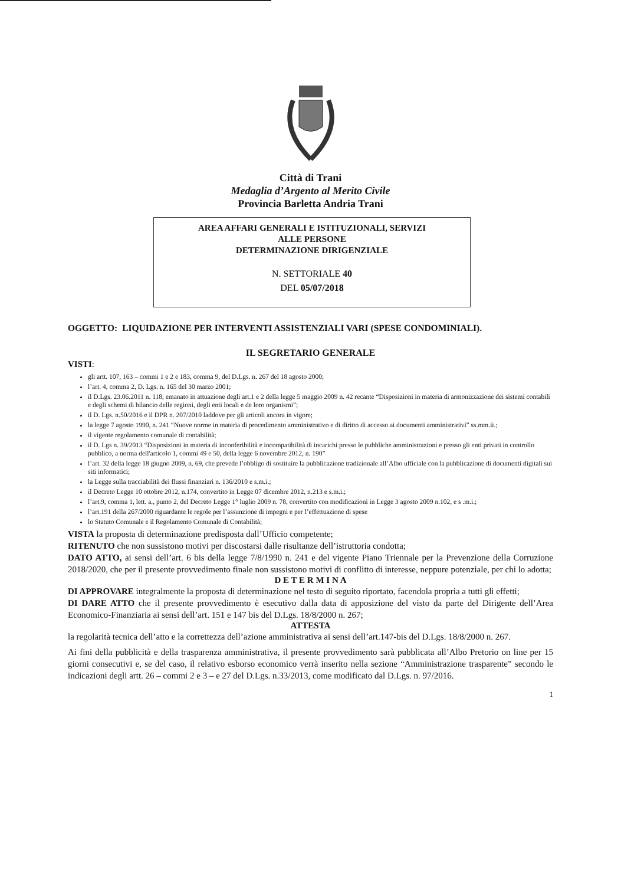Città di Trani
Medaglia d’Argento al Merito Civile
Provincia Barletta Andria Trani
AREA AFFARI GENERALI E ISTITUZIONALI, SERVIZI
ALLE PERSONE
DETERMINAZIONE DIRIGENZIALE
N. SETTORIALE 40
DEL 05/07/2018
OGGETTO: LIQUIDAZIONE PER INTERVENTI ASSISTENZIALI VARI (SPESE CONDOMINIALI).
IL SEGRETARIO GENERALE
VISTI:
gli artt. 107, 163 – commi 1 e 2 e 183, comma 9, del D.Lgs. n. 267 del 18 agosto 2000;
l’art. 4, comma 2, D. Lgs. n. 165 del 30 marzo 2001;
il D.Lgs. 23.06.2011 n. 118, emanato in attuazione degli art.1 e 2 della legge 5 maggio 2009 n. 42 recante “Disposizioni in materia di armonizzazione dei sistemi contabili e degli schemi di bilancio delle regioni, degli enti locali e de loro organismi”;
il D. Lgs. n.50/2016 e il DPR n. 207/2010 laddove per gli articoli ancora in vigore;
la legge 7 agosto 1990, n. 241 “Nuove norme in materia di procedimento amministrativo e di diritto di accesso ai documenti amministrativi” ss.mm.ii.;
il vigente regolamento comunale di contabilità;
il D. Lgs n. 39/2013 “Disposizioni in materia di inconferibilità e incompatibilità di incarichi presso le pubbliche amministrazioni e presso gli enti privati in controllo pubblico, a norma dell'articolo 1, commi 49 e 50, della legge 6 novembre 2012, n. 190”
l’art. 32 della legge 18 giugno 2009, n. 69, che prevede l’obbligo di sostituire la pubblicazione tradizionale all’Albo ufficiale con la pubblicazione di documenti digitali sui siti informatici;
la Legge sulla tracciabilità dei flussi finanziari n. 136/2010 e s.m.i.;
il Decreto Legge 10 ottobre 2012, n.174, convertito in Legge 07 dicembre 2012, n.213 e s.m.i.;
l’art.9, comma 1, lett. a., punto 2, del Decreto Legge 1° luglio 2009 n. 78, convertito con modificazioni in Legge 3 agosto 2009 n.102, e s .m.i.;
l’art.191 della 267/2000 riguardante le regole per l’assunzione di impegni e per l’effettuazione di spese
lo Statuto Comunale e il Regolamento Comunale di Contabilità;
VISTA la proposta di determinazione predisposta dall’Ufficio competente;
RITENUTO che non sussistono motivi per discostarsi dalle risultanze dell’istruttoria condotta;
DATO ATTO, ai sensi dell’art. 6 bis della legge 7/8/1990 n. 241 e del vigente Piano Triennale per la Prevenzione della Corruzione 2018/2020, che per il presente provvedimento finale non sussistono motivi di conflitto di interesse, neppure potenziale, per chi lo adotta;
D E T E R M I N A
DI APPROVARE integralmente la proposta di determinazione nel testo di seguito riportato, facendola propria a tutti gli effetti;
DI DARE ATTO che il presente provvedimento è esecutivo dalla data di apposizione del visto da parte del Dirigente dell’Area Economico-Finanziaria ai sensi dell’art. 151 e 147 bis del D.Lgs. 18/8/2000 n. 267;
ATTESTA
la regolarità tecnica dell’atto e la correttezza dell’azione amministrativa ai sensi dell’art.147-bis del D.Lgs. 18/8/2000 n. 267.
Ai fini della pubblicità e della trasparenza amministrativa, il presente provvedimento sarà pubblicata all’Albo Pretorio on line per 15 giorni consecutivi e, se del caso, il relativo esborso economico verrà inserito nella sezione “Amministrazione trasparente” secondo le indicazioni degli artt. 26 – commi 2 e 3 – e 27 del D.Lgs. n.33/2013, come modificato dal D.Lgs. n. 97/2016.
1